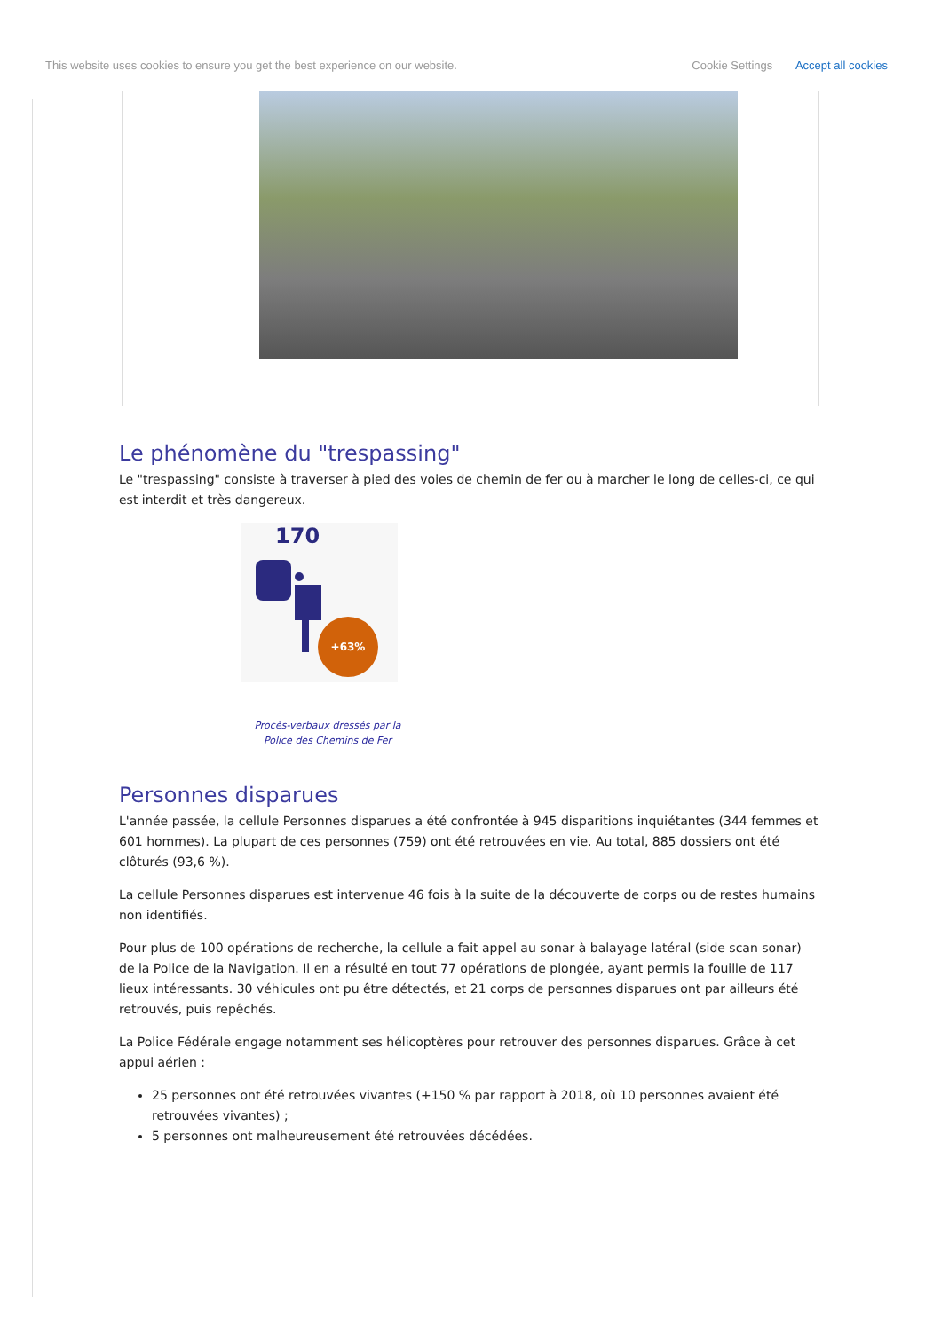This website uses cookies to ensure you get the best experience on our website. Cookie Settings Accept all cookies
Le phénomène du "trespassing"
Le "trespassing" consiste à traverser à pied des voies de chemin de fer ou à marcher le long de celles-ci, ce qui est interdit et très dangereux.
170
+63%
Procès-verbaux dressés par la Police des Chemins de Fer
Personnes disparues
L'année passée, la cellule Personnes disparues a été confrontée à 945 disparitions inquiétantes (344 femmes et 601 hommes). La plupart de ces personnes (759) ont été retrouvées en vie. Au total, 885 dossiers ont été clôturés (93,6 %).
La cellule Personnes disparues est intervenue 46 fois à la suite de la découverte de corps ou de restes humains non identifiés.
Pour plus de 100 opérations de recherche, la cellule a fait appel au sonar à balayage latéral (side scan sonar) de la Police de la Navigation. Il en a résulté en tout 77 opérations de plongée, ayant permis la fouille de 117 lieux intéressants. 30 véhicules ont pu être détectés, et 21 corps de personnes disparues ont par ailleurs été retrouvés, puis repêchés.
La Police Fédérale engage notamment ses hélicoptères pour retrouver des personnes disparues. Grâce à cet appui aérien :
25 personnes ont été retrouvées vivantes (+150 % par rapport à 2018, où 10 personnes avaient été retrouvées vivantes) ;
5 personnes ont malheureusement été retrouvées décédées.